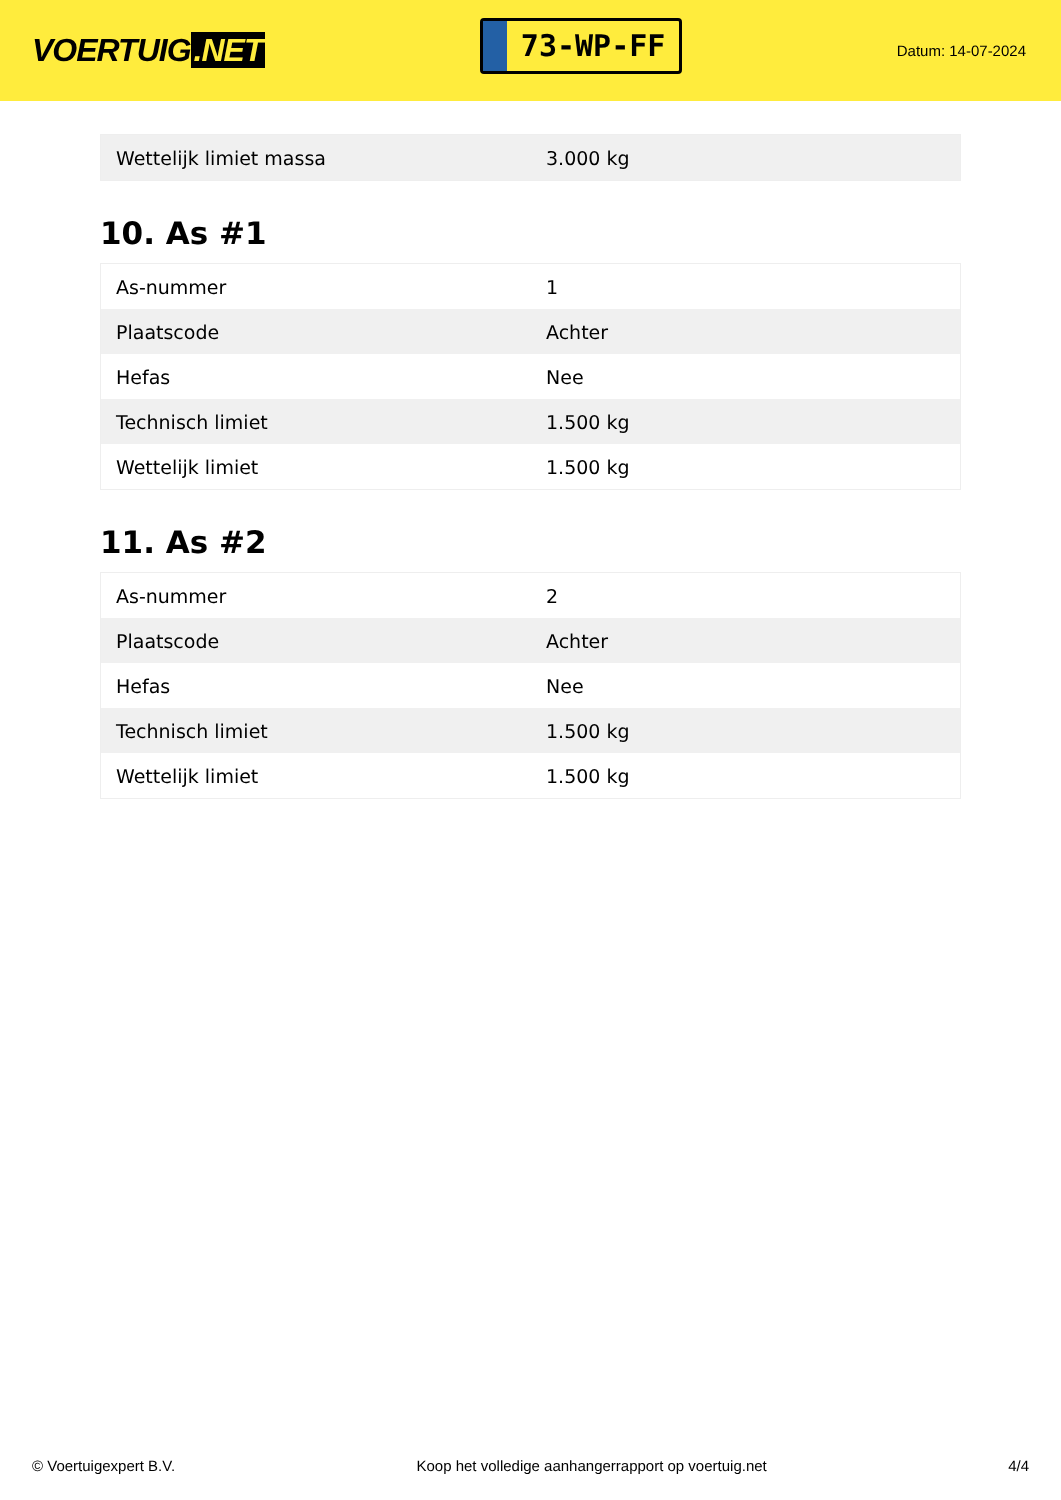VOERTUIG.NET
73-WP-FF
Datum: 14-07-2024
| Wettelijk limiet massa | 3.000 kg |
10. As #1
| As-nummer | 1 |
| Plaatscode | Achter |
| Hefas | Nee |
| Technisch limiet | 1.500 kg |
| Wettelijk limiet | 1.500 kg |
11. As #2
| As-nummer | 2 |
| Plaatscode | Achter |
| Hefas | Nee |
| Technisch limiet | 1.500 kg |
| Wettelijk limiet | 1.500 kg |
© Voertuigexpert B.V. Koop het volledige aanhangerrapport op voertuig.net 4/4